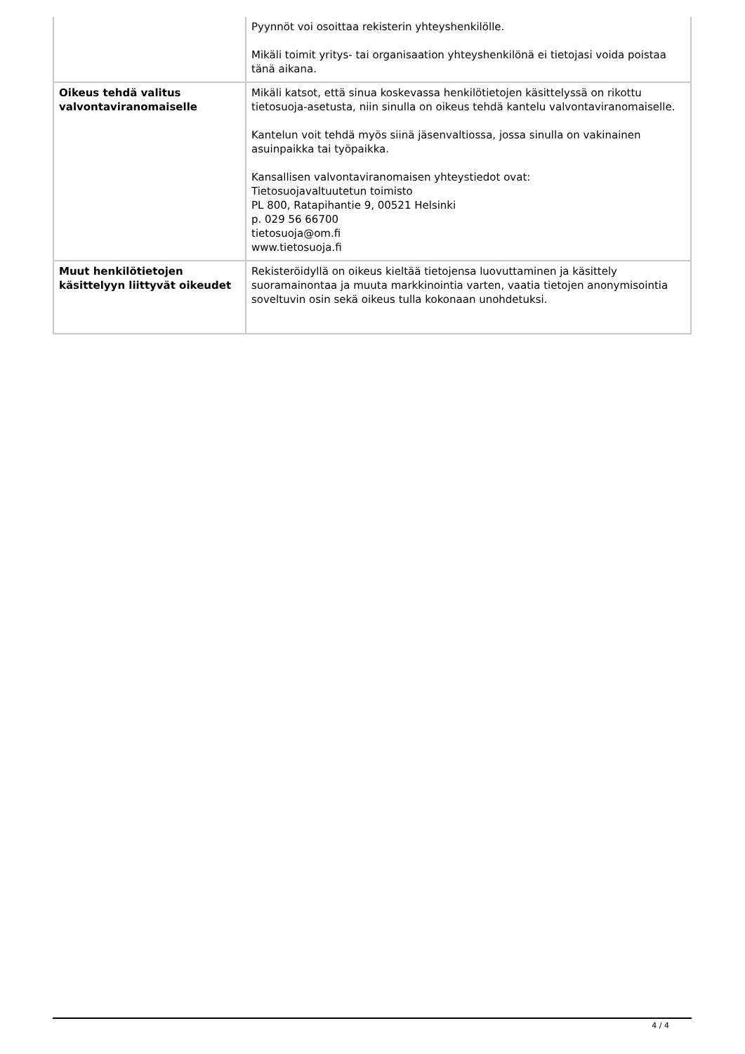| | Pyynnöt voi osoittaa rekisterin yhteyshenkilölle. Mikäli toimit yritys- tai organisaation yhteyshenkilönä ei tietojasi voida poistaa tänä aikana. |
| Oikeus tehdä valitus valvontaviranomaiselle | Mikäli katsot, että sinua koskevassa henkilötietojen käsittelyssä on rikottu tietosuoja-asetusta, niin sinulla on oikeus tehdä kantelu valvontaviranomaiselle. Kantelun voit tehdä myös siinä jäsenvaltiossa, jossa sinulla on vakinainen asuinpaikka tai työpaikka. Kansallisen valvontaviranomaisen yhteystiedot ovat: Tietosuojavaltuutetun toimisto PL 800, Ratapihantie 9, 00521 Helsinki p. 029 56 66700 tietosuoja@om.fi www.tietosuoja.fi |
| Muut henkilötietojen käsittelyyn liittyvät oikeudet | Rekisteröidyllä on oikeus kieltää tietojensa luovuttaminen ja käsittely suoramainontaa ja muuta markkinointia varten, vaatia tietojen anonymisointia soveltuvin osin sekä oikeus tulla kokonaan unohdetuksi. |
4 / 4